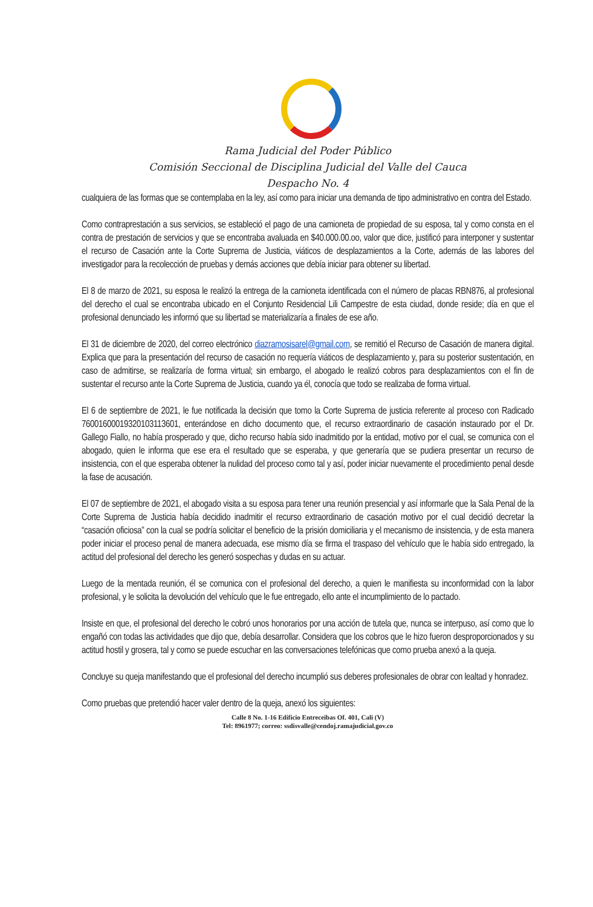Rama Judicial del Poder Público
Comisión Seccional de Disciplina Judicial del Valle del Cauca
Despacho No. 4
cualquiera de las formas que se contemplaba en la ley, así como para iniciar una demanda de tipo administrativo en contra del Estado.
Como contraprestación a sus servicios, se estableció el pago de una camioneta de propiedad de su esposa, tal y como consta en el contra de prestación de servicios y que se encontraba avaluada en $40.000.00.oo, valor que dice, justificó para interponer y sustentar el recurso de Casación ante la Corte Suprema de Justicia, viáticos de desplazamientos a la Corte, además de las labores del investigador para la recolección de pruebas y demás acciones que debía iniciar para obtener su libertad.
El 8 de marzo de 2021, su esposa le realizó la entrega de la camioneta identificada con el número de placas RBN876, al profesional del derecho el cual se encontraba ubicado en el Conjunto Residencial Lili Campestre de esta ciudad, donde reside; día en que el profesional denunciado les informó que su libertad se materializaría a finales de ese año.
El 31 de diciembre de 2020, del correo electrónico diazramosisarel@gmail.com, se remitió el Recurso de Casación de manera digital. Explica que para la presentación del recurso de casación no requería viáticos de desplazamiento y, para su posterior sustentación, en caso de admitirse, se realizaría de forma virtual; sin embargo, el abogado le realizó cobros para desplazamientos con el fin de sustentar el recurso ante la Corte Suprema de Justicia, cuando ya él, conocía que todo se realizaba de forma virtual.
El 6 de septiembre de 2021, le fue notificada la decisión que tomo la Corte Suprema de justicia referente al proceso con Radicado 760016000193201031136­01, enterándose en dicho documento que, el recurso extraordinario de casación instaurado por el Dr. Gallego Fiallo, no había prosperado y que, dicho recurso había sido inadmitido por la entidad, motivo por el cual, se comunica con el abogado, quien le informa que ese era el resultado que se esperaba, y que generaría que se pudiera presentar un recurso de insistencia, con el que esperaba obtener la nulidad del proceso como tal y así, poder iniciar nuevamente el procedimiento penal desde la fase de acusación.
El 07 de septiembre de 2021, el abogado visita a su esposa para tener una reunión presencial y así informarle que la Sala Penal de la Corte Suprema de Justicia había decidido inadmitir el recurso extraordinario de casación motivo por el cual decidió decretar la “casación oficiosa” con la cual se podría solicitar el beneficio de la prisión domiciliaria y el mecanismo de insistencia, y de esta manera poder iniciar el proceso penal de manera adecuada, ese mismo día se firma el traspaso del vehículo que le había sido entregado, la actitud del profesional del derecho les generó sospechas y dudas en su actuar.
Luego de la mentada reunión, él se comunica con el profesional del derecho, a quien le manifiesta su inconformidad con la labor profesional, y le solicita la devolución del vehículo que le fue entregado, ello ante el incumplimiento de lo pactado.
Insiste en que, el profesional del derecho le cobró unos honorarios por una acción de tutela que, nunca se interpuso, así como que lo engañó con todas las actividades que dijo que, debía desarrollar. Considera que los cobros que le hizo fueron desproporcionados y su actitud hostil y grosera, tal y como se puede escuchar en las conversaciones telefónicas que como prueba anexó a la queja.
Concluye su queja manifestando que el profesional del derecho incumplió sus deberes profesionales de obrar con lealtad y honradez.
Como pruebas que pretendió hacer valer dentro de la queja, anexó los siguientes:
Calle 8 No. 1-16 Edificio Entreceibas Of. 401, Cali (V)
Tel: 8961977; correo: ssdisvalle@cendoj.ramajudicial.gov.co